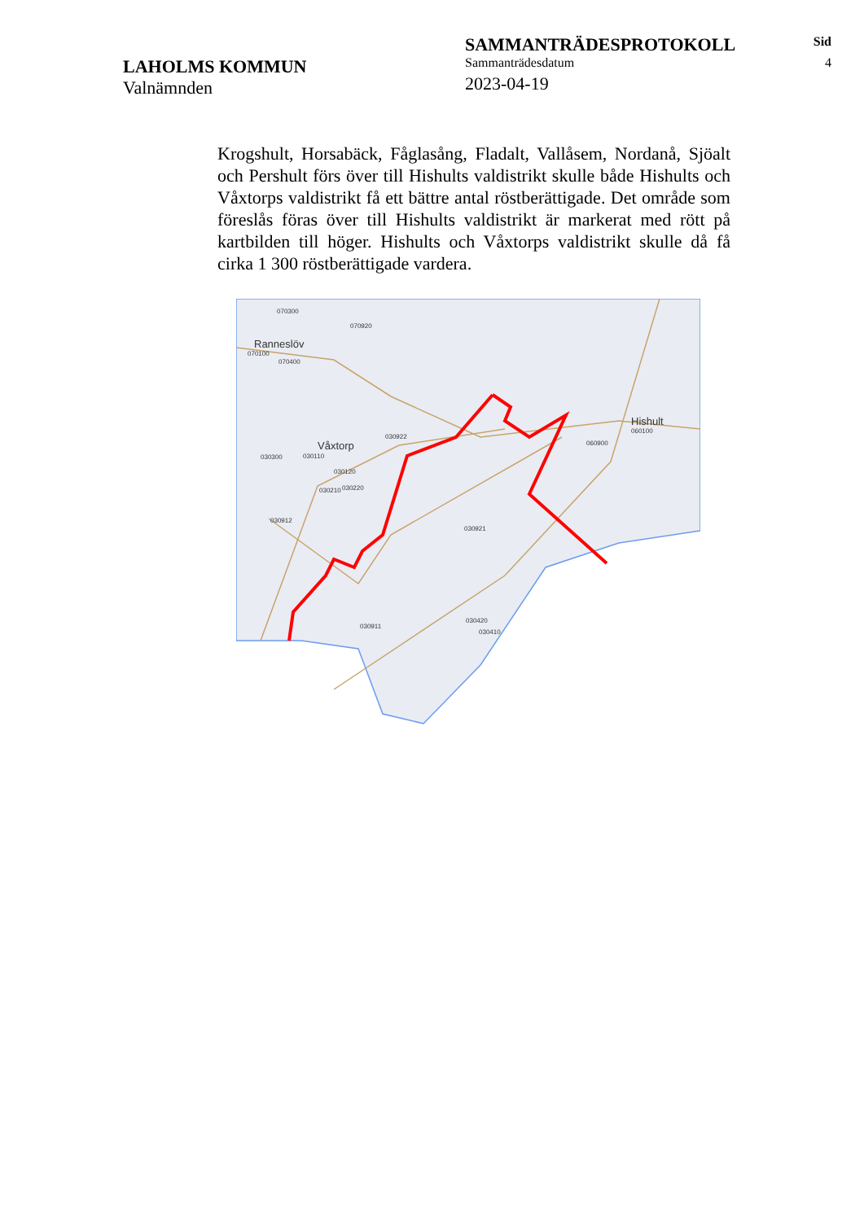LAHOLMS KOMMUN
Valnämnden
SAMMANTRÄDESPROTOKOLL
Sammanträdesdatum
2023-04-19
Sid
4
Krogshult, Horsabäck, Fåglasång, Fladalt, Vallåsem, Nordanå, Sjöalt och Pershult förs över till Hishults valdistrikt skulle både Hishults och Våxtorps valdistrikt få ett bättre antal röstberättigade. Det område som föreslås föras över till Hishults valdistrikt är markerat med rött på kartbilden till höger. Hishults och Våxtorps valdistrikt skulle då få cirka 1 300 röstberättigade vardera.
070300
070920
Ranneslöv
070100
070400
Våxtorp
030922
060900
Hishult
060100
030300
030110
030120
030210
030220
030912
030921
030911
030420
030410